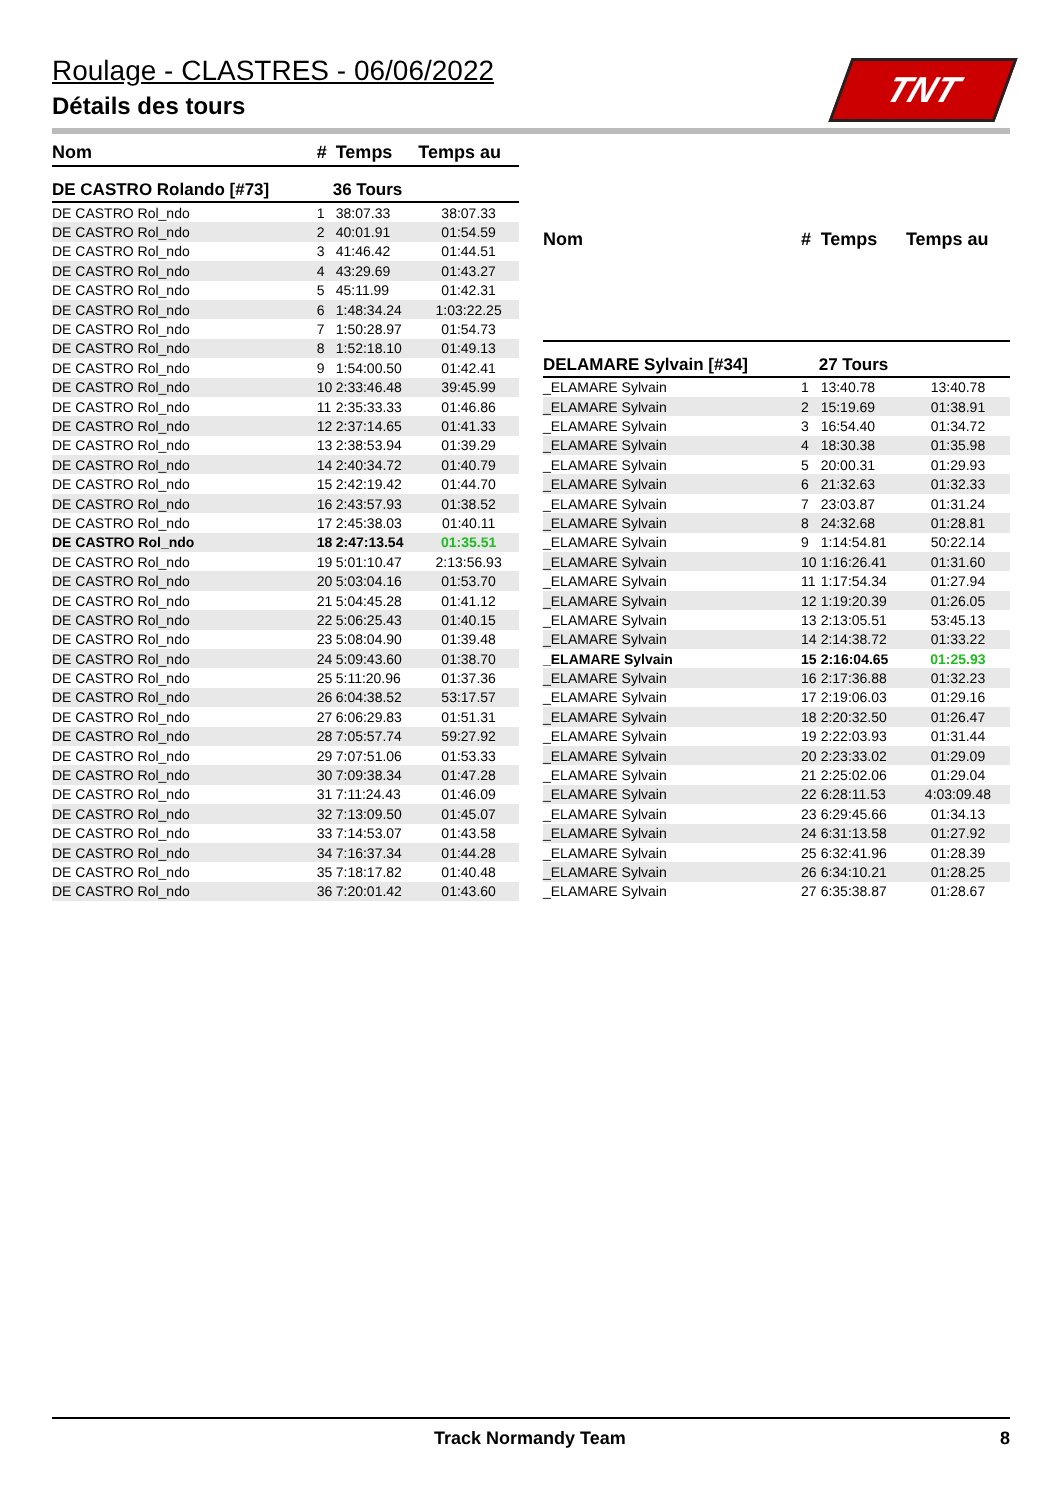Roulage - CLASTRES - 06/06/2022
Détails des tours
TNT
| Nom | # | Temps | Temps au |
| --- | --- | --- | --- |
| DE CASTRO Rolando [#73] | 36 Tours | | |
| DE CASTRO Rol_ndo | 1 | 38:07.33 | 38:07.33 |
| DE CASTRO Rol_ndo | 2 | 40:01.91 | 01:54.59 |
| DE CASTRO Rol_ndo | 3 | 41:46.42 | 01:44.51 |
| DE CASTRO Rol_ndo | 4 | 43:29.69 | 01:43.27 |
| DE CASTRO Rol_ndo | 5 | 45:11.99 | 01:42.31 |
| DE CASTRO Rol_ndo | 6 | 1:48:34.24 | 1:03:22.25 |
| DE CASTRO Rol_ndo | 7 | 1:50:28.97 | 01:54.73 |
| DE CASTRO Rol_ndo | 8 | 1:52:18.10 | 01:49.13 |
| DE CASTRO Rol_ndo | 9 | 1:54:00.50 | 01:42.41 |
| DE CASTRO Rol_ndo | 10 | 2:33:46.48 | 39:45.99 |
| DE CASTRO Rol_ndo | 11 | 2:35:33.33 | 01:46.86 |
| DE CASTRO Rol_ndo | 12 | 2:37:14.65 | 01:41.33 |
| DE CASTRO Rol_ndo | 13 | 2:38:53.94 | 01:39.29 |
| DE CASTRO Rol_ndo | 14 | 2:40:34.72 | 01:40.79 |
| DE CASTRO Rol_ndo | 15 | 2:42:19.42 | 01:44.70 |
| DE CASTRO Rol_ndo | 16 | 2:43:57.93 | 01:38.52 |
| DE CASTRO Rol_ndo | 17 | 2:45:38.03 | 01:40.11 |
| DE CASTRO Rol_ndo | 18 | 2:47:13.54 | 01:35.51 |
| DE CASTRO Rol_ndo | 19 | 5:01:10.47 | 2:13:56.93 |
| DE CASTRO Rol_ndo | 20 | 5:03:04.16 | 01:53.70 |
| DE CASTRO Rol_ndo | 21 | 5:04:45.28 | 01:41.12 |
| DE CASTRO Rol_ndo | 22 | 5:06:25.43 | 01:40.15 |
| DE CASTRO Rol_ndo | 23 | 5:08:04.90 | 01:39.48 |
| DE CASTRO Rol_ndo | 24 | 5:09:43.60 | 01:38.70 |
| DE CASTRO Rol_ndo | 25 | 5:11:20.96 | 01:37.36 |
| DE CASTRO Rol_ndo | 26 | 6:04:38.52 | 53:17.57 |
| DE CASTRO Rol_ndo | 27 | 6:06:29.83 | 01:51.31 |
| DE CASTRO Rol_ndo | 28 | 7:05:57.74 | 59:27.92 |
| DE CASTRO Rol_ndo | 29 | 7:07:51.06 | 01:53.33 |
| DE CASTRO Rol_ndo | 30 | 7:09:38.34 | 01:47.28 |
| DE CASTRO Rol_ndo | 31 | 7:11:24.43 | 01:46.09 |
| DE CASTRO Rol_ndo | 32 | 7:13:09.50 | 01:45.07 |
| DE CASTRO Rol_ndo | 33 | 7:14:53.07 | 01:43.58 |
| DE CASTRO Rol_ndo | 34 | 7:16:37.34 | 01:44.28 |
| DE CASTRO Rol_ndo | 35 | 7:18:17.82 | 01:40.48 |
| DE CASTRO Rol_ndo | 36 | 7:20:01.42 | 01:43.60 |
| Nom | # | Temps | Temps au |
| --- | --- | --- | --- |
| DELAMARE Sylvain [#34] | 27 Tours | | |
| _ELAMARE Sylvain | 1 | 13:40.78 | 13:40.78 |
| _ELAMARE Sylvain | 2 | 15:19.69 | 01:38.91 |
| _ELAMARE Sylvain | 3 | 16:54.40 | 01:34.72 |
| _ELAMARE Sylvain | 4 | 18:30.38 | 01:35.98 |
| _ELAMARE Sylvain | 5 | 20:00.31 | 01:29.93 |
| _ELAMARE Sylvain | 6 | 21:32.63 | 01:32.33 |
| _ELAMARE Sylvain | 7 | 23:03.87 | 01:31.24 |
| _ELAMARE Sylvain | 8 | 24:32.68 | 01:28.81 |
| _ELAMARE Sylvain | 9 | 1:14:54.81 | 50:22.14 |
| _ELAMARE Sylvain | 10 | 1:16:26.41 | 01:31.60 |
| _ELAMARE Sylvain | 11 | 1:17:54.34 | 01:27.94 |
| _ELAMARE Sylvain | 12 | 1:19:20.39 | 01:26.05 |
| _ELAMARE Sylvain | 13 | 2:13:05.51 | 53:45.13 |
| _ELAMARE Sylvain | 14 | 2:14:38.72 | 01:33.22 |
| _ELAMARE Sylvain | 15 | 2:16:04.65 | 01:25.93 |
| _ELAMARE Sylvain | 16 | 2:17:36.88 | 01:32.23 |
| _ELAMARE Sylvain | 17 | 2:19:06.03 | 01:29.16 |
| _ELAMARE Sylvain | 18 | 2:20:32.50 | 01:26.47 |
| _ELAMARE Sylvain | 19 | 2:22:03.93 | 01:31.44 |
| _ELAMARE Sylvain | 20 | 2:23:33.02 | 01:29.09 |
| _ELAMARE Sylvain | 21 | 2:25:02.06 | 01:29.04 |
| _ELAMARE Sylvain | 22 | 6:28:11.53 | 4:03:09.48 |
| _ELAMARE Sylvain | 23 | 6:29:45.66 | 01:34.13 |
| _ELAMARE Sylvain | 24 | 6:31:13.58 | 01:27.92 |
| _ELAMARE Sylvain | 25 | 6:32:41.96 | 01:28.39 |
| _ELAMARE Sylvain | 26 | 6:34:10.21 | 01:28.25 |
| _ELAMARE Sylvain | 27 | 6:35:38.87 | 01:28.67 |
Track Normandy Team 8